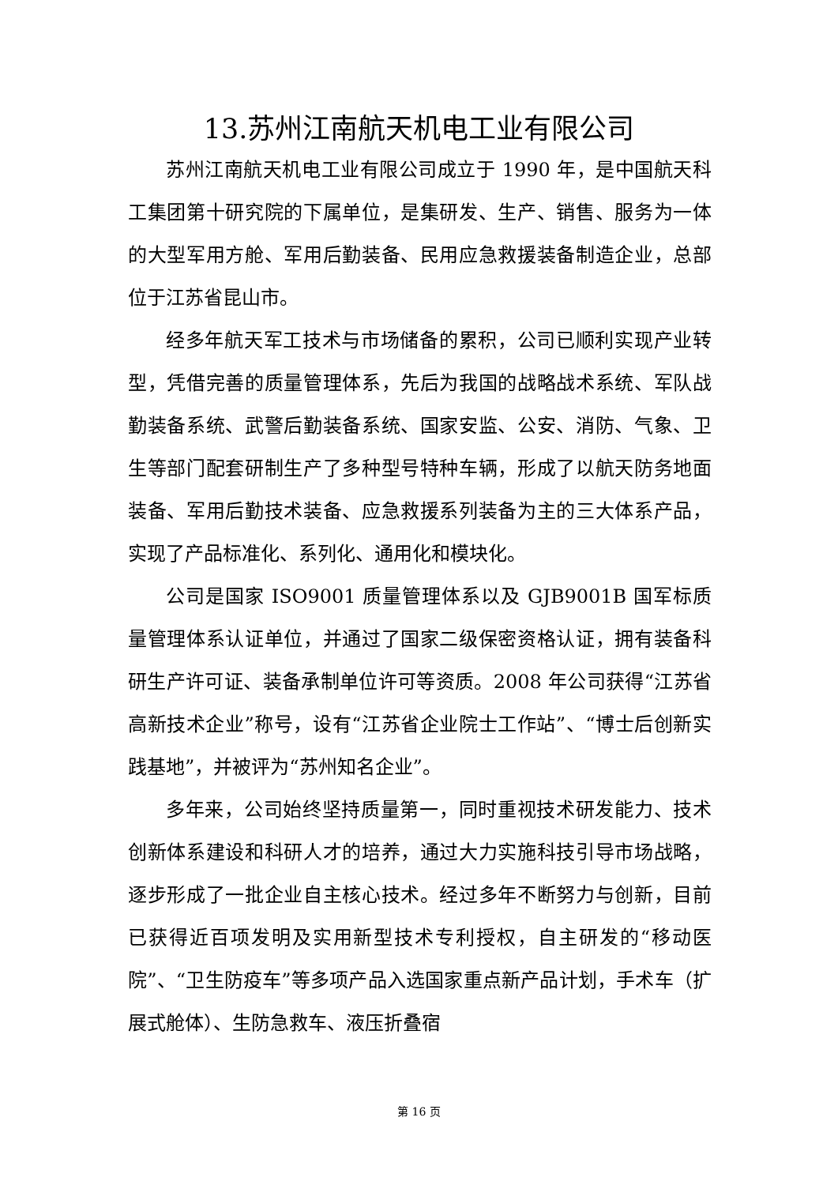13.苏州江南航天机电工业有限公司
苏州江南航天机电工业有限公司成立于 1990 年，是中国航天科工集团第十研究院的下属单位，是集研发、生产、销售、服务为一体的大型军用方舱、军用后勤装备、民用应急救援装备制造企业，总部位于江苏省昆山市。
经多年航天军工技术与市场储备的累积，公司已顺利实现产业转型，凭借完善的质量管理体系，先后为我国的战略战术系统、军队战勤装备系统、武警后勤装备系统、国家安监、公安、消防、气象、卫生等部门配套研制生产了多种型号特种车辆，形成了以航天防务地面装备、军用后勤技术装备、应急救援系列装备为主的三大体系产品，实现了产品标准化、系列化、通用化和模块化。
公司是国家 ISO9001 质量管理体系以及 GJB9001B 国军标质量管理体系认证单位，并通过了国家二级保密资格认证，拥有装备科研生产许可证、装备承制单位许可等资质。2008 年公司获得“江苏省高新技术企业”称号，设有“江苏省企业院士工作站”、“博士后创新实践基地”，并被评为“苏州知名企业”。
多年来，公司始终坚持质量第一，同时重视技术研发能力、技术创新体系建设和科研人才的培养，通过大力实施科技引导市场战略，逐步形成了一批企业自主核心技术。经过多年不断努力与创新，目前已获得近百项发明及实用新型技术专利授权，自主研发的“移动医院”、“卫生防疫车”等多项产品入选国家重点新产品计划，手术车（扩展式舱体）、生防急救车、液压折叠宿
第 16 页